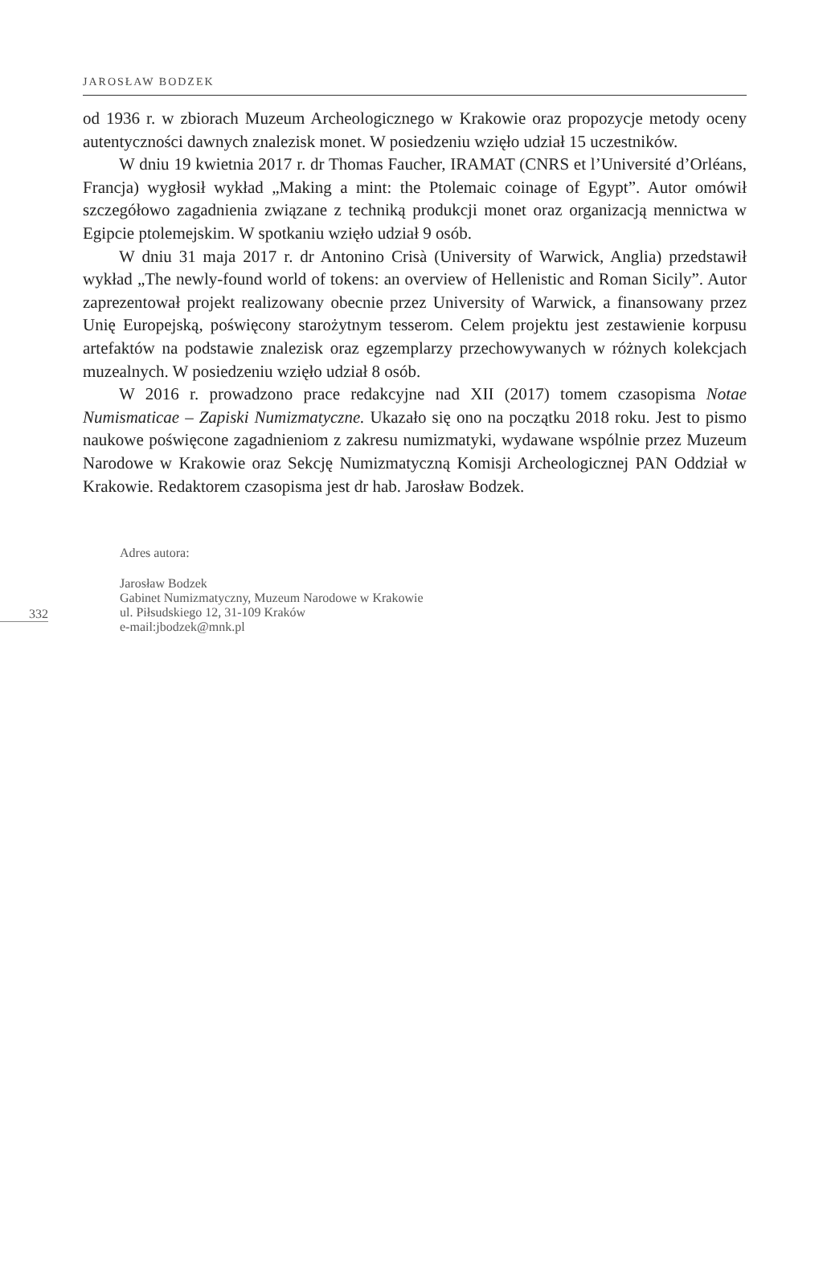JAROSŁAW BODZEK
od 1936 r. w zbiorach Muzeum Archeologicznego w Krakowie oraz propozycje metody oceny autentyczności dawnych znalezisk monet. W posiedzeniu wzięło udział 15 uczestników.
W dniu 19 kwietnia 2017 r. dr Thomas Faucher, IRAMAT (CNRS et l’Université d’Orléans, Francja) wygłosił wykład „Making a mint: the Ptolemaic coinage of Egypt”. Autor omówił szczegółowo zagadnienia związane z techniką produkcji monet oraz organizacją mennictwa w Egipcie ptolemejskim. W spotkaniu wzięło udział 9 osób.
W dniu 31 maja 2017 r. dr Antonino Crisà (University of Warwick, Anglia) przedstawił wykład „The newly-found world of tokens: an overview of Hellenistic and Roman Sicily”. Autor zaprezentował projekt realizowany obecnie przez University of Warwick, a finansowany przez Unię Europejską, poświęcony starożytnym tesserom. Celem projektu jest zestawienie korpusu artefaktów na podstawie znalezisk oraz egzemplarzy przechowywanych w różnych kolekcjach muzealnych. W posiedzeniu wzięło udział 8 osób.
W 2016 r. prowadzono prace redakcyjne nad XII (2017) tomem czasopisma Notae Numismaticae – Zapiski Numizmatyczne. Ukazało się ono na początku 2018 roku. Jest to pismo naukowe poświęcone zagadnieniom z zakresu numizmatyki, wydawane wspólnie przez Muzeum Narodowe w Krakowie oraz Sekcję Numizmatyczną Komisji Archeologicznej PAN Oddział w Krakowie. Redaktorem czasopisma jest dr hab. Jarosław Bodzek.
332
Adres autora:
Jarosław Bodzek
Gabinet Numizmatyczny, Muzeum Narodowe w Krakowie
ul. Piłsudskiego 12, 31-109 Kraków
e-mail:jbodzek@mnk.pl